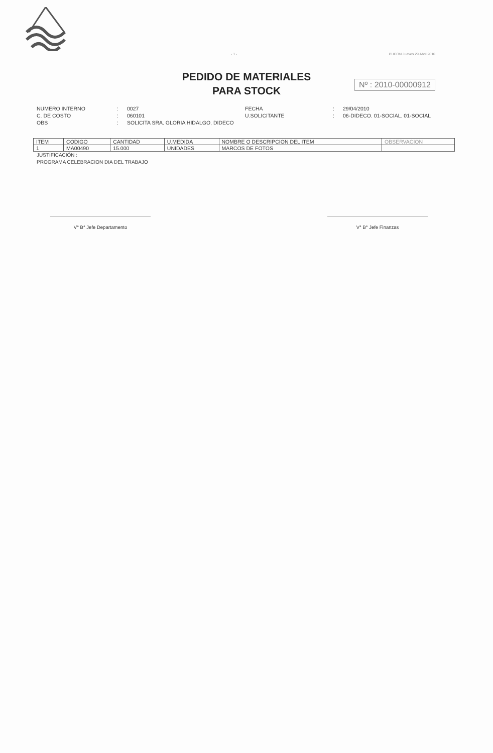- 1 - PUCON Jueves 29 Abril 2010
PEDIDO DE MATERIALES
PARA STOCK
Nº : 2010-00000912
NUMERO INTERNO C. DE COSTO OBS
: : :
0027 060101 SOLICITA SRA. GLORIA HIDALGO, DIDECO
FECHA U.SOLICITANTE
: :
29/04/2010 06-DIDECO. 01-SOCIAL. 01-SOCIAL
| ITEM | CODIGO | CANTIDAD | U.MEDIDA | NOMBRE O DESCRIPCION DEL ITEM | OBSERVACION |
| --- | --- | --- | --- | --- | --- |
| 1 | MA00490 | 15.000 | UNIDADES | MARCOS DE FOTOS | |
JUSTIFICACIÓN :
PROGRAMA CELEBRACION DIA DEL TRABAJO
V° B° Jefe Departamento V° B° Jefe Finanzas